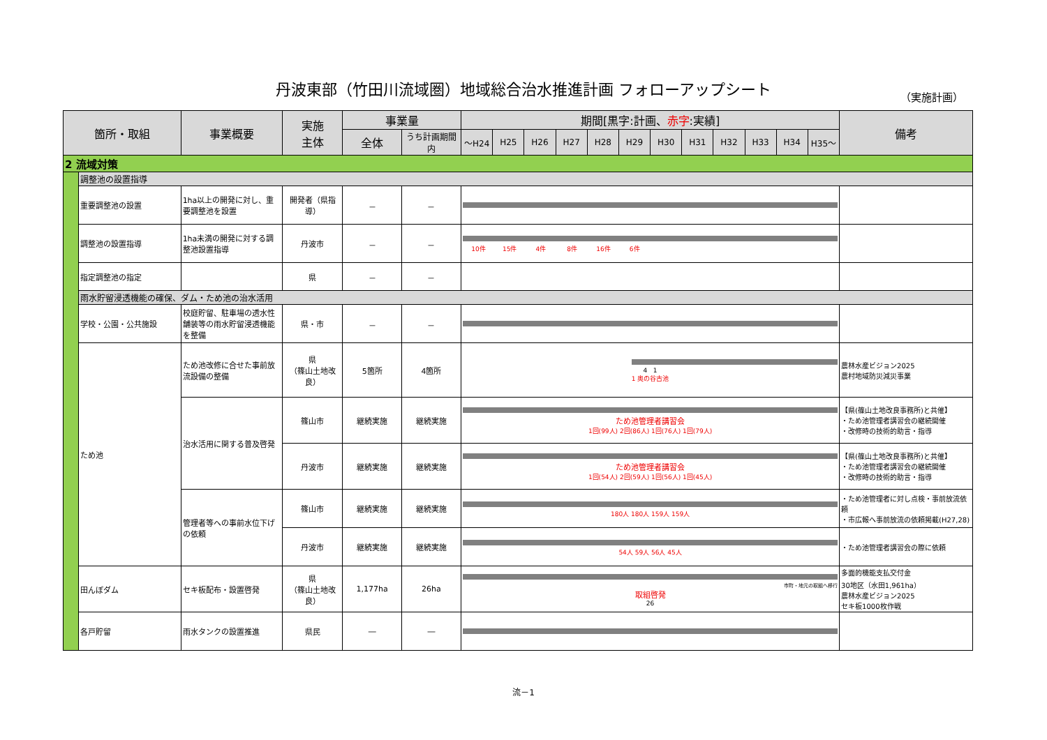丹波東部（竹田川流域圏）地域総合治水推進計画 フォローアップシート
（実施計画）
| 箇所・取組 | | 事業概要 | 実施 主体 | 事業量 | | 期間[黒字:計画、 赤字 :実績] | | | | | | | | | | | | 備考 |
| --- | --- | --- | --- | --- | --- | --- | --- | --- | --- | --- | --- | --- | --- | --- | --- | --- | --- | --- |
| | | | | 全体 | うち計画期間内 | ～H24 | H25 | H26 | H27 | H28 | H29 | H30 | H31 | H32 | H33 | H34 | H35～ | |
| 2 流域対策 | | | | | | | | | | | | | | | | | | |
| | 調整池の設置指導 | | | | | | | | | | | | | | | | | |
| | 重要調整池の設置 | 1ha以上の開発に対し、重要調整池を設置 | 開発者（県指導） | － | － | | | | | | | | | | | | | |
| | 調整池の設置指導 | 1ha未満の開発に対する調整池設置指導 | 丹波市 | － | － | / 10件 / 15件 / 4件 / 8件 / 16件 / 6件 / / | | | | | | | | | | | | |
| | 指定調整池の指定 | | 県 | － | － | | | | | | | | | | | | | |
| | 雨水貯留浸透機能の確保、ダム・ため池の治水活用 | | | | | | | | | | | | | | | | | |
| | 学校・公園・公共施設 | 校庭貯留、駐車場の透水性舗装等の雨水貯留浸透機能を整備 | 県・市 | － | － | | | | | | | | | | | | | |
| | ため池 | ため池改修に合せた事前放流設備の整備 | 県 （篠山土地改良） | 5箇所 | 4箇所 | 4 1 1 奥の谷古池 | | | | | | | | | | | | 農林水産ビジョン2025 農村地域防災減災事業 |
| | | 治水活用に関する普及啓発 | 篠山市 | 継続実施 | 継続実施 | ため池管理者講習会 1回(99人) 2回(86人) 1回(76人) 1回(79人) | | | | | | | | | | | | 【県(篠山土地改良事務所)と共催】 ・ため池管理者講習会の継続開催 ・改修時の技術的助言・指導 |
| | | | 丹波市 | 継続実施 | 継続実施 | ため池管理者講習会 1回(54人) 2回(59人) 1回(56人) 1回(45人) | | | | | | | | | | | | 【県(篠山土地改良事務所)と共催】 ・ため池管理者講習会の継続開催 ・改修時の技術的助言・指導 |
| | | 管理者等への事前水位下げの依頼 | 篠山市 | 継続実施 | 継続実施 | 180人 180人 159人 159人 | | | | | | | | | | | | ・ため池管理者に対し点検・事前放流依頼 ・市広報へ事前放流の依頼掲載(H27,28) |
| | | | 丹波市 | 継続実施 | 継続実施 | 54人 59人 56人 45人 | | | | | | | | | | | | ・ため池管理者講習会の際に依頼 |
| | 田んぼダム | セキ板配布・設置啓発 | 県 （篠山土地改良） | 1,177ha | 26ha | 市町・地元の取組へ移行 取組啓発 26 | | | | | | | | | | | | 多面的機能支払交付金 30地区（水田1,961ha） 農林水産ビジョン2025 セキ板1000枚作戦 |
| | 各戸貯留 | 雨水タンクの設置推進 | 県民 | ― | ― | | | | | | | | | | | | | |
流－1